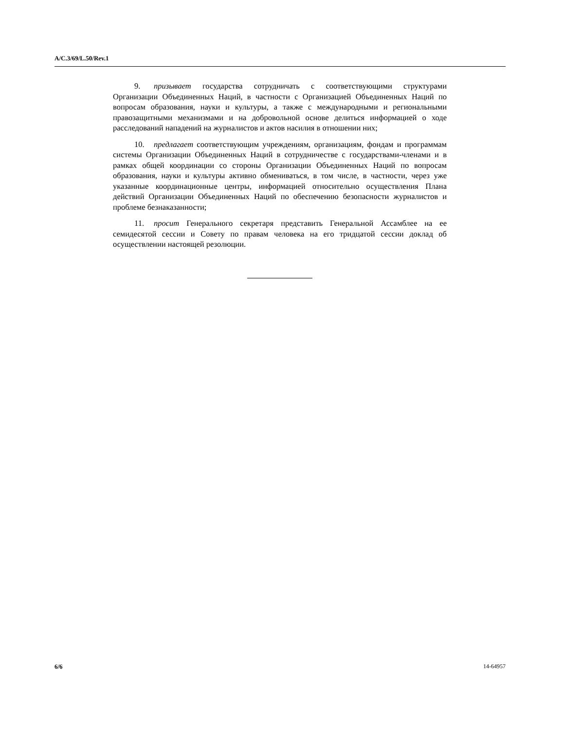A/C.3/69/L.50/Rev.1
9. призывает государства сотрудничать с соответствующими структурами Организации Объединенных Наций, в частности с Организацией Объединенных Наций по вопросам образования, науки и культуры, а также с международными и региональными правозащитными механизмами и на добровольной основе делиться информацией о ходе расследований нападений на журналистов и актов насилия в отношении них;
10. предлагает соответствующим учреждениям, организациям, фондам и программам системы Организации Объединенных Наций в сотрудничестве с государствами-членами и в рамках общей координации со стороны Организации Объединенных Наций по вопросам образования, науки и культуры активно обмениваться, в том числе, в частности, через уже указанные координационные центры, информацией относительно осуществления Плана действий Организации Объединенных Наций по обеспечению безопасности журналистов и проблеме безнаказанности;
11. просит Генерального секретаря представить Генеральной Ассамблее на ее семидесятой сессии и Совету по правам человека на его тридцатой сессии доклад об осуществлении настоящей резолюции.
6/6 14-64957